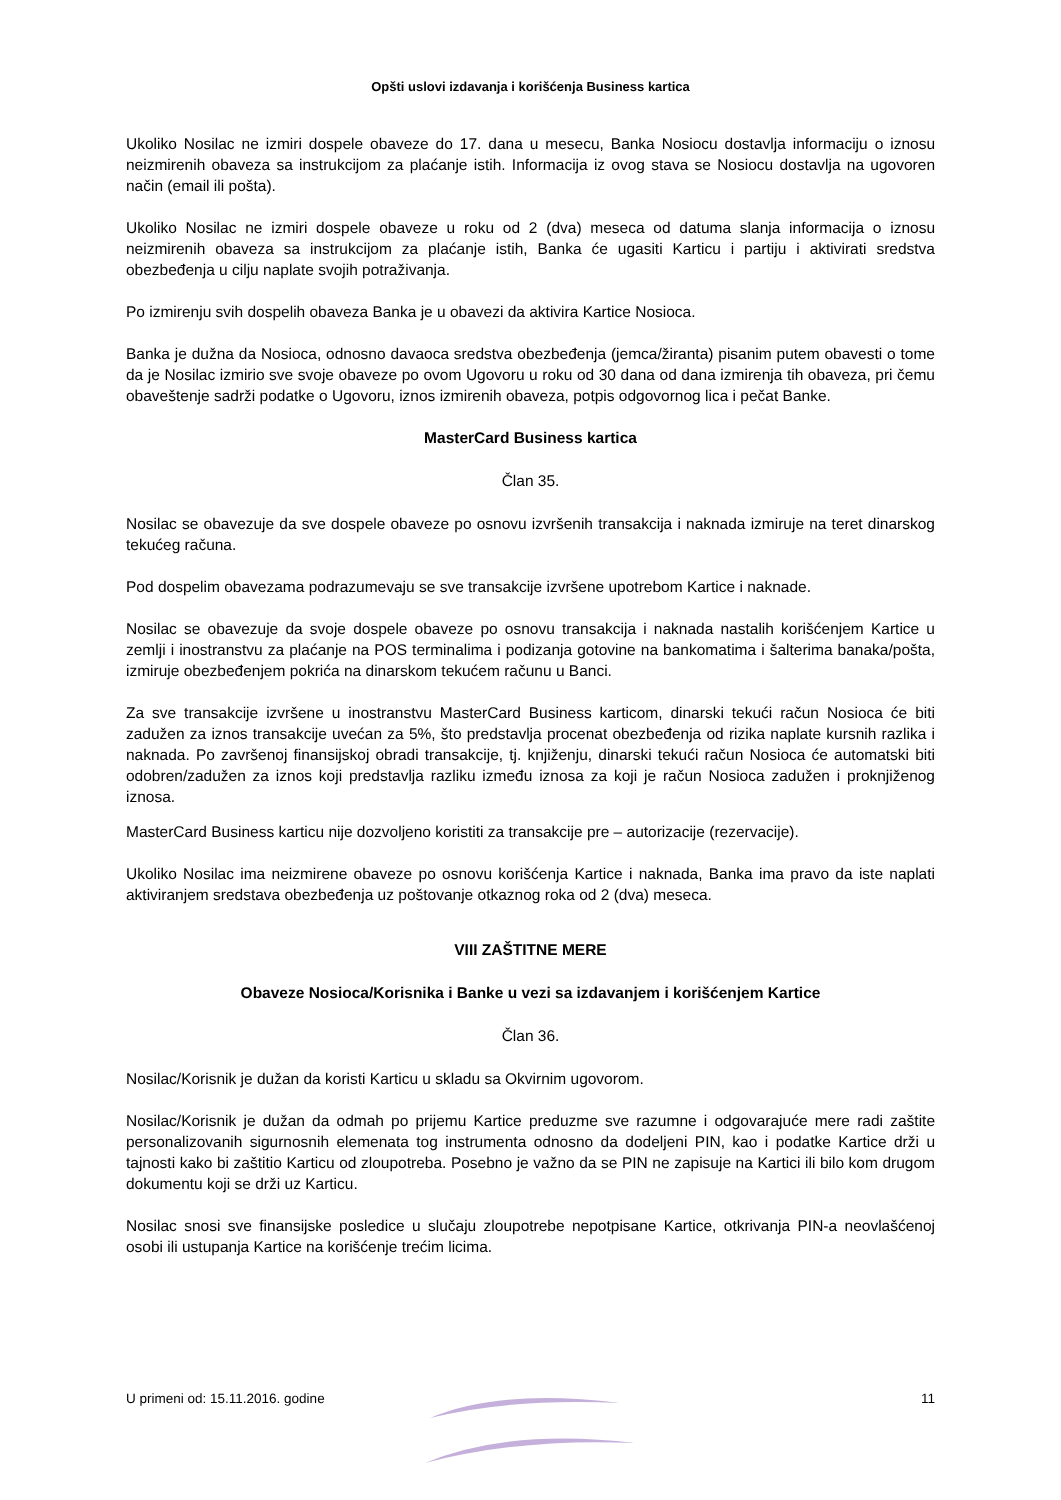Opšti uslovi izdavanja i korišćenja Business kartica
Ukoliko Nosilac ne izmiri dospele obaveze do 17. dana u mesecu, Banka Nosiocu dostavlja informaciju o iznosu neizmirenih obaveza sa instrukcijom za plaćanje istih. Informacija iz ovog stava se Nosiocu dostavlja na ugovoren način (email ili pošta).
Ukoliko Nosilac ne izmiri dospele obaveze u roku od 2 (dva) meseca od datuma slanja informacija o iznosu neizmirenih obaveza sa instrukcijom za plaćanje istih, Banka će ugasiti Karticu i partiju i aktivirati sredstva obezbeđenja u cilju naplate svojih potraživanja.
Po izmirenju svih dospelih obaveza Banka je u obavezi da aktivira Kartice Nosioca.
Banka je dužna da Nosioca, odnosno davaoca sredstva obezbeđenja (jemca/žiranta) pisanim putem obavesti o tome da je Nosilac izmirio sve svoje obaveze po ovom Ugovoru u roku od 30 dana od dana izmirenja tih obaveza, pri čemu obaveštenje sadrži podatke o Ugovoru, iznos izmirenih obaveza, potpis odgovornog lica i pečat Banke.
MasterCard Business kartica
Član 35.
Nosilac se obavezuje da sve dospele obaveze po osnovu izvršenih transakcija i naknada izmiruje na teret dinarskog tekućeg računa.
Pod dospelim obavezama podrazumevaju se sve transakcije izvršene upotrebom Kartice i naknade.
Nosilac se obavezuje da svoje dospele obaveze po osnovu transakcija i naknada nastalih korišćenjem Kartice u zemlji i inostranstvu za plaćanje na POS terminalima i podizanja gotovine na bankomatima i šalterima banaka/pošta, izmiruje obezbeđenjem pokrića na dinarskom tekućem računu u Banci.
Za sve transakcije izvršene u inostranstvu MasterCard Business karticom, dinarski tekući račun Nosioca će biti zadužen za iznos transakcije uvećan za 5%, što predstavlja procenat obezbeđenja od rizika naplate kursnih razlika i naknada. Po završenoj finansijskoj obradi transakcije, tj. knjiženju, dinarski tekući račun Nosioca će automatski biti odobren/zadužen za iznos koji predstavlja razliku između iznosa za koji je račun Nosioca zadužen i proknjiženog iznosa.
MasterCard Business karticu nije dozvoljeno koristiti za transakcije pre – autorizacije (rezervacije).
Ukoliko Nosilac ima neizmirene obaveze po osnovu korišćenja Kartice i naknada, Banka ima pravo da iste naplati aktiviranjem sredstava obezbeđenja uz poštovanje otkaznog roka od 2 (dva) meseca.
VIII ZAŠTITNE MERE
Obaveze Nosioca/Korisnika i Banke u vezi sa izdavanjem i korišćenjem Kartice
Član 36.
Nosilac/Korisnik je dužan da koristi Karticu u skladu sa Okvirnim ugovorom.
Nosilac/Korisnik je dužan da odmah po prijemu Kartice preduzme sve razumne i odgovarajuće mere radi zaštite personalizovanih sigurnosnih elemenata tog instrumenta odnosno da dodeljeni PIN, kao i podatke Kartice drži u tajnosti kako bi zaštitio Karticu od zloupotreba. Posebno je važno da se PIN ne zapisuje na Kartici ili bilo kom drugom dokumentu koji se drži uz Karticu.
Nosilac snosi sve finansijske posledice u slučaju zloupotrebe nepotpisane Kartice, otkrivanja PIN-a neovlašćenoj osobi ili ustupanja Kartice na korišćenje trećim licima.
U primeni od: 15.11.2016. godine 11